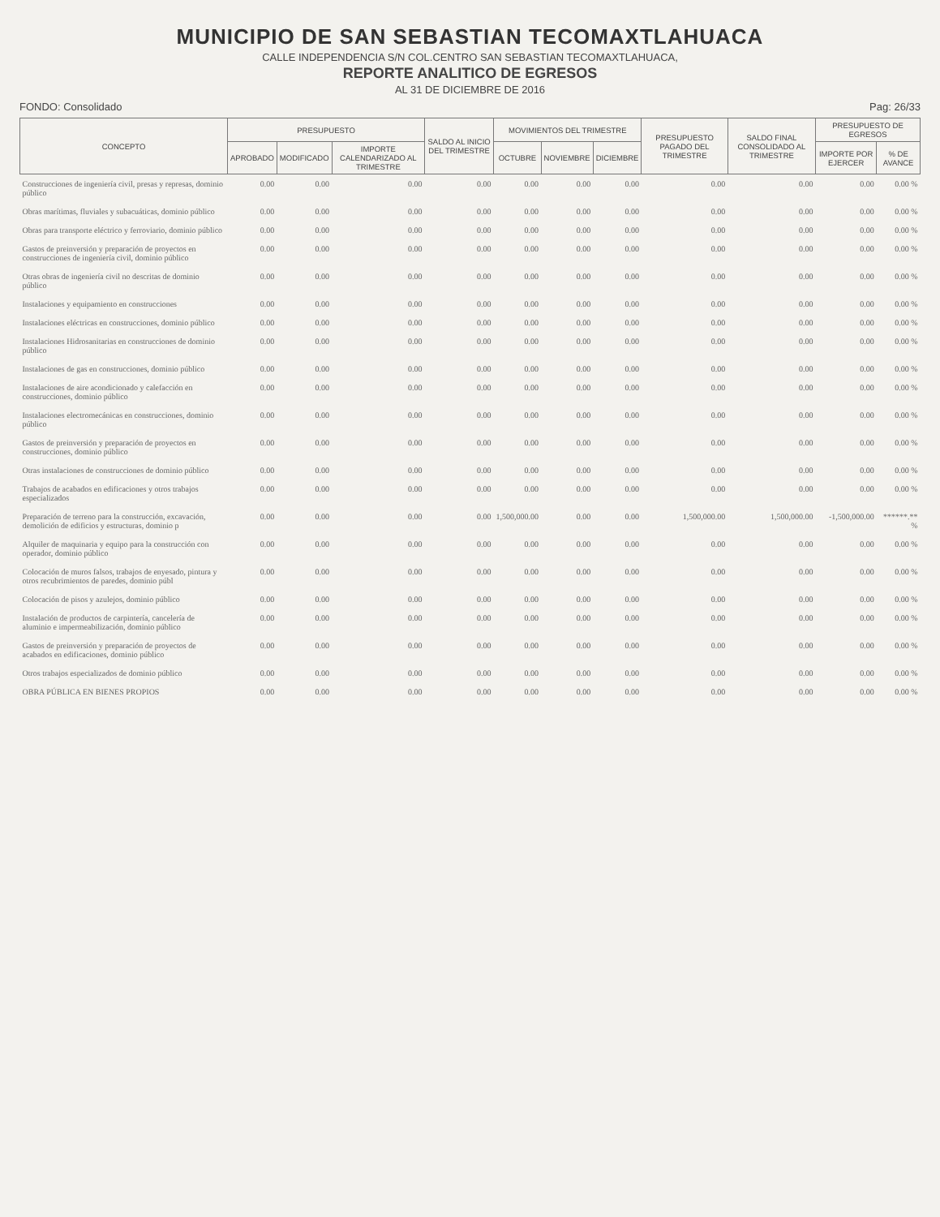MUNICIPIO DE SAN SEBASTIAN TECOMAXTLAHUACA
CALLE INDEPENDENCIA S/N COL.CENTRO SAN SEBASTIAN TECOMAXTLAHUACA,
REPORTE ANALITICO DE EGRESOS
AL 31 DE DICIEMBRE DE 2016
FONDO: Consolidado Pag: 26/33
| CONCEPTO | PRESUPUESTO | | | SALDO AL INICIO DEL TRIMESTRE | MOVIMIENTOS DEL TRIMESTRE | | | PRESUPUESTO PAGADO DEL TRIMESTRE | SALDO FINAL CONSOLIDADO AL TRIMESTRE | PRESUPUESTO DE EGRESOS | |
| --- | --- | --- | --- | --- | --- | --- | --- | --- | --- | --- | --- |
| | APROBADO | MODIFICADO | IMPORTE CALENDARIZADO AL TRIMESTRE | | OCTUBRE | NOVIEMBRE | DICIEMBRE | | | IMPORTE POR EJERCER | % DE AVANCE |
| Construcciones de ingeniería civil, presas y represas, dominio público | 0.00 | 0.00 | 0.00 | 0.00 | 0.00 | 0.00 | 0.00 | 0.00 | 0.00 | 0.00 | 0.00 % |
| Obras marítimas, fluviales y subacuáticas, dominio público | 0.00 | 0.00 | 0.00 | 0.00 | 0.00 | 0.00 | 0.00 | 0.00 | 0.00 | 0.00 | 0.00 % |
| Obras para transporte eléctrico y ferroviario, dominio público | 0.00 | 0.00 | 0.00 | 0.00 | 0.00 | 0.00 | 0.00 | 0.00 | 0.00 | 0.00 | 0.00 % |
| Gastos de preinversión y preparación de proyectos en construcciones de ingeniería civil, dominio público | 0.00 | 0.00 | 0.00 | 0.00 | 0.00 | 0.00 | 0.00 | 0.00 | 0.00 | 0.00 | 0.00 % |
| Otras obras de ingeniería civil no descritas de dominio público | 0.00 | 0.00 | 0.00 | 0.00 | 0.00 | 0.00 | 0.00 | 0.00 | 0.00 | 0.00 | 0.00 % |
| Instalaciones y equipamiento en construcciones | 0.00 | 0.00 | 0.00 | 0.00 | 0.00 | 0.00 | 0.00 | 0.00 | 0.00 | 0.00 | 0.00 % |
| Instalaciones eléctricas en construcciones, dominio público | 0.00 | 0.00 | 0.00 | 0.00 | 0.00 | 0.00 | 0.00 | 0.00 | 0.00 | 0.00 | 0.00 % |
| Instalaciones Hidrosanitarias en construcciones de dominio público | 0.00 | 0.00 | 0.00 | 0.00 | 0.00 | 0.00 | 0.00 | 0.00 | 0.00 | 0.00 | 0.00 % |
| Instalaciones de gas en construcciones, dominio público | 0.00 | 0.00 | 0.00 | 0.00 | 0.00 | 0.00 | 0.00 | 0.00 | 0.00 | 0.00 | 0.00 % |
| Instalaciones de aire acondicionado y calefacción en construcciones, dominio público | 0.00 | 0.00 | 0.00 | 0.00 | 0.00 | 0.00 | 0.00 | 0.00 | 0.00 | 0.00 | 0.00 % |
| Instalaciones electromecánicas en construcciones, dominio público | 0.00 | 0.00 | 0.00 | 0.00 | 0.00 | 0.00 | 0.00 | 0.00 | 0.00 | 0.00 | 0.00 % |
| Gastos de preinversión y preparación de proyectos en construcciones, dominio público | 0.00 | 0.00 | 0.00 | 0.00 | 0.00 | 0.00 | 0.00 | 0.00 | 0.00 | 0.00 | 0.00 % |
| Otras instalaciones de construcciones de dominio público | 0.00 | 0.00 | 0.00 | 0.00 | 0.00 | 0.00 | 0.00 | 0.00 | 0.00 | 0.00 | 0.00 % |
| Trabajos de acabados en edificaciones y otros trabajos especializados | 0.00 | 0.00 | 0.00 | 0.00 | 0.00 | 0.00 | 0.00 | 0.00 | 0.00 | 0.00 | 0.00 % |
| Preparación de terreno para la construcción, excavación, demolición de edificios y estructuras, dominio p | 0.00 | 0.00 | 0.00 | 0.00 | 1,500,000.00 | 0.00 | 0.00 | 1,500,000.00 | 1,500,000.00 | -1,500,000.00 | ******.** % |
| Alquiler de maquinaria y equipo para la construcción con operador, dominio público | 0.00 | 0.00 | 0.00 | 0.00 | 0.00 | 0.00 | 0.00 | 0.00 | 0.00 | 0.00 | 0.00 % |
| Colocación de muros falsos, trabajos de enyesado, pintura y otros recubrimientos de paredes, dominio públ | 0.00 | 0.00 | 0.00 | 0.00 | 0.00 | 0.00 | 0.00 | 0.00 | 0.00 | 0.00 | 0.00 % |
| Colocación de pisos y azulejos, dominio público | 0.00 | 0.00 | 0.00 | 0.00 | 0.00 | 0.00 | 0.00 | 0.00 | 0.00 | 0.00 | 0.00 % |
| Instalación de productos de carpintería, cancelería de aluminio e impermeabilización, dominio público | 0.00 | 0.00 | 0.00 | 0.00 | 0.00 | 0.00 | 0.00 | 0.00 | 0.00 | 0.00 | 0.00 % |
| Gastos de preinversión y preparación de proyectos de acabados en edificaciones, dominio público | 0.00 | 0.00 | 0.00 | 0.00 | 0.00 | 0.00 | 0.00 | 0.00 | 0.00 | 0.00 | 0.00 % |
| Otros trabajos especializados de dominio público | 0.00 | 0.00 | 0.00 | 0.00 | 0.00 | 0.00 | 0.00 | 0.00 | 0.00 | 0.00 | 0.00 % |
| OBRA PÚBLICA EN BIENES PROPIOS | 0.00 | 0.00 | 0.00 | 0.00 | 0.00 | 0.00 | 0.00 | 0.00 | 0.00 | 0.00 | 0.00 % |